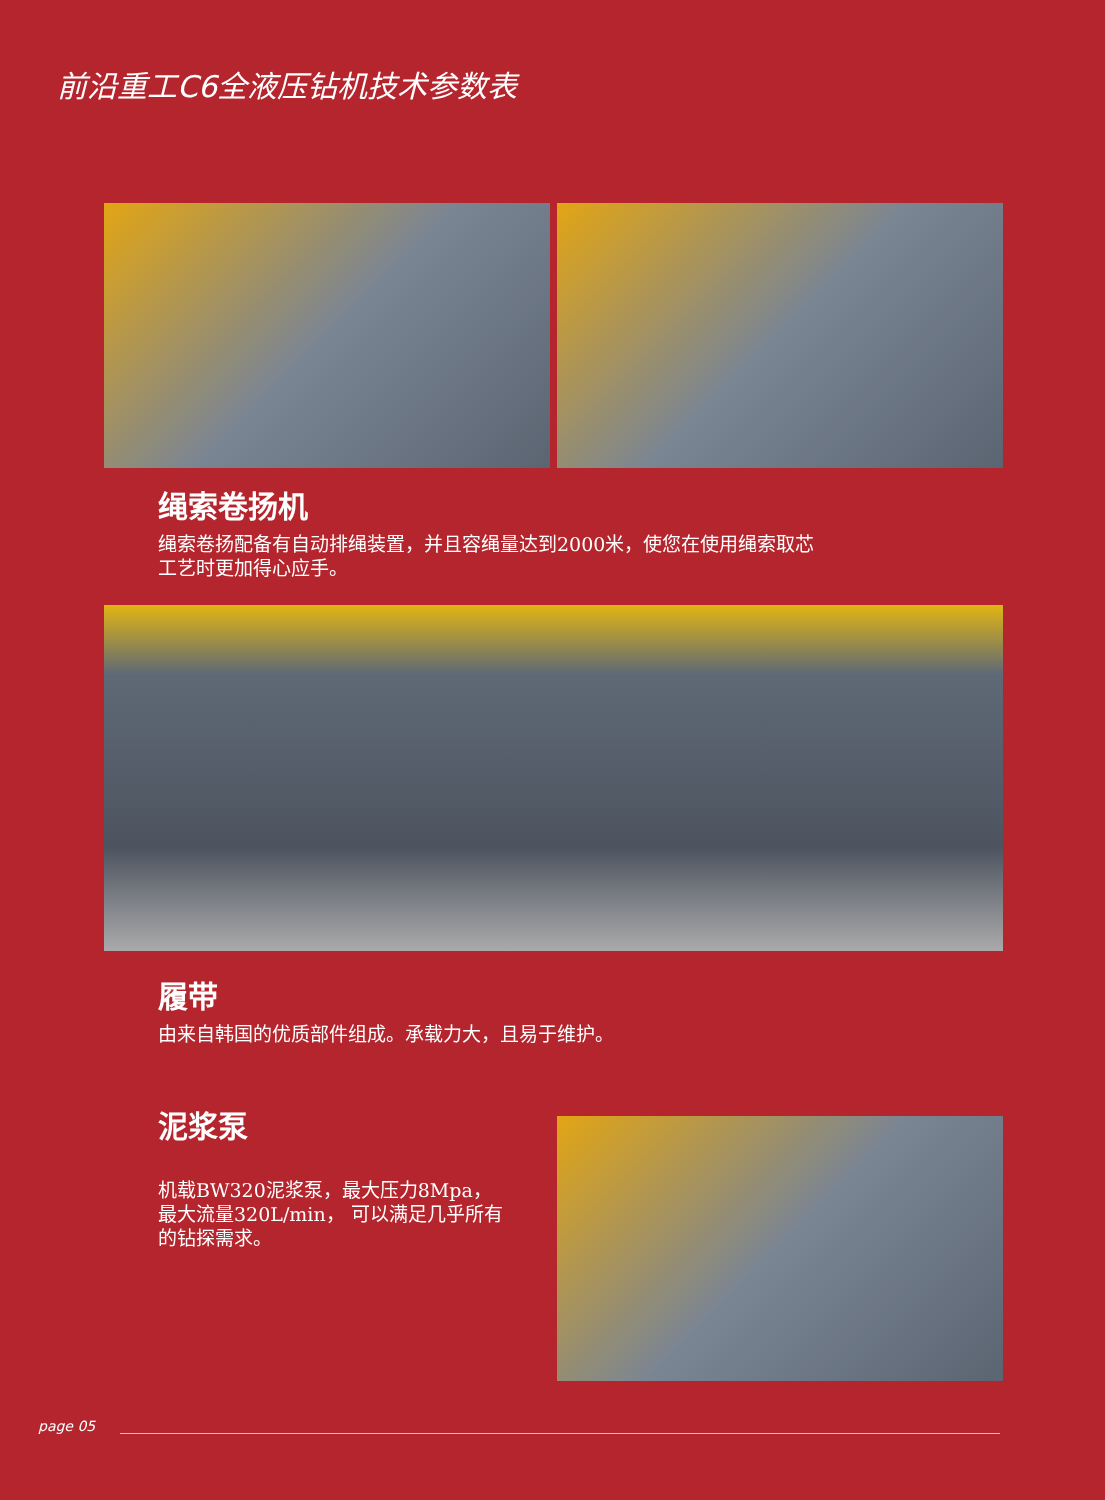前沿重工C6全液压钻机技术参数表
绳索卷扬机
绳索卷扬配备有自动排绳装置，并且容绳量达到2000米，使您在使用绳索取芯工艺时更加得心应手。
履带
由来自韩国的优质部件组成。承载力大，且易于维护。
泥浆泵
机载BW320泥浆泵，最大压力8Mpa，最大流量320L/min， 可以满足几乎所有的钻探需求。
page 05